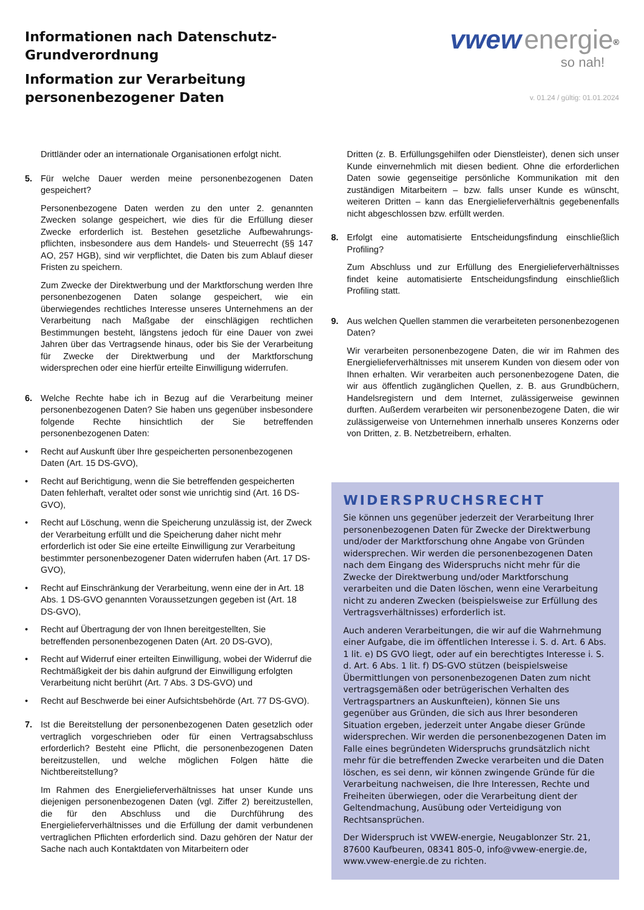Informationen nach Datenschutz-
Grundverordnung
Information zur Verarbeitung
personenbezogener Daten
vwew energie<sup>®</sup>
so nah!
v. 01.24 / gültig: 01.01.2024
Drittländer oder an internationale Organisationen erfolgt nicht.
5. Für welche Dauer werden meine personenbezogenen Daten gespeichert?
Personenbezogene Daten werden zu den unter 2. genannten Zwecken solange gespeichert, wie dies für die Erfüllung dieser Zwecke erforderlich ist. Bestehen gesetzliche Aufbewahrungs-pflichten, insbesondere aus dem Handels- und Steuerrecht (§§ 147 AO, 257 HGB), sind wir verpflichtet, die Daten bis zum Ablauf dieser Fristen zu speichern.
Zum Zwecke der Direktwerbung und der Marktforschung werden Ihre personenbezogenen Daten solange gespeichert, wie ein überwiegendes rechtliches Interesse unseres Unternehmens an der Verarbeitung nach Maßgabe der einschlägigen rechtlichen Bestimmungen besteht, längstens jedoch für eine Dauer von zwei Jahren über das Vertragsende hinaus, oder bis Sie der Verarbeitung für Zwecke der Direktwerbung und der Marktforschung widersprechen oder eine hierfür erteilte Einwilligung widerrufen.
6. Welche Rechte habe ich in Bezug auf die Verarbeitung meiner personenbezogenen Daten? Sie haben uns gegenüber insbesondere folgende Rechte hinsichtlich der Sie betreffenden personenbezogenen Daten:
• Recht auf Auskunft über Ihre gespeicherten personenbezogenen Daten (Art. 15 DS-GVO),
• Recht auf Berichtigung, wenn die Sie betreffenden gespeicherten Daten fehlerhaft, veraltet oder sonst wie unrichtig sind (Art. 16 DS-GVO),
• Recht auf Löschung, wenn die Speicherung unzulässig ist, der Zweck der Verarbeitung erfüllt und die Speicherung daher nicht mehr erforderlich ist oder Sie eine erteilte Einwilligung zur Verarbeitung bestimmter personenbezogener Daten widerrufen haben (Art. 17 DS-GVO),
• Recht auf Einschränkung der Verarbeitung, wenn eine der in Art. 18 Abs. 1 DS-GVO genannten Voraussetzungen gegeben ist (Art. 18 DS-GVO),
• Recht auf Übertragung der von Ihnen bereitgestellten, Sie betreffenden personenbezogenen Daten (Art. 20 DS-GVO),
• Recht auf Widerruf einer erteilten Einwilligung, wobei der Widerruf die Rechtmäßigkeit der bis dahin aufgrund der Einwilligung erfolgten Verarbeitung nicht berührt (Art. 7 Abs. 3 DS-GVO) und
• Recht auf Beschwerde bei einer Aufsichtsbehörde (Art. 77 DS-GVO).
7. Ist die Bereitstellung der personenbezogenen Daten gesetzlich oder vertraglich vorgeschrieben oder für einen Vertragsabschluss erforderlich? Besteht eine Pflicht, die personenbezogenen Daten bereitzustellen, und welche möglichen Folgen hätte die Nichtbereitstellung?
Im Rahmen des Energielieferverhältnisses hat unser Kunde uns diejenigen personenbezogenen Daten (vgl. Ziffer 2) bereitzustellen, die für den Abschluss und die Durchführung des Energielieferverhältnisses und die Erfüllung der damit verbundenen vertraglichen Pflichten erforderlich sind. Dazu gehören der Natur der Sache nach auch Kontaktdaten von Mitarbeitern oder
Dritten (z. B. Erfüllungsgehilfen oder Dienstleister), denen sich unser Kunde einvernehmlich mit diesen bedient. Ohne die erforderlichen Daten sowie gegenseitige persönliche Kommunikation mit den zuständigen Mitarbeitern – bzw. falls unser Kunde es wünscht, weiteren Dritten – kann das Energielieferverhältnis gegebenenfalls nicht abgeschlossen bzw. erfüllt werden.
8. Erfolgt eine automatisierte Entscheidungsfindung einschließlich Profiling?
Zum Abschluss und zur Erfüllung des Energielieferverhältnisses findet keine automatisierte Entscheidungsfindung einschließlich Profiling statt.
9. Aus welchen Quellen stammen die verarbeiteten personenbezogenen Daten?
Wir verarbeiten personenbezogene Daten, die wir im Rahmen des Energielieferverhältnisses mit unserem Kunden von diesem oder von Ihnen erhalten. Wir verarbeiten auch personenbezogene Daten, die wir aus öffentlich zugänglichen Quellen, z. B. aus Grundbüchern, Handelsregistern und dem Internet, zulässigerweise gewinnen durften. Außerdem verarbeiten wir personenbezogene Daten, die wir zulässigerweise von Unternehmen innerhalb unseres Konzerns oder von Dritten, z. B. Netzbetreibern, erhalten.
WIDERSPRUCHSRECHT
Sie können uns gegenüber jederzeit der Verarbeitung Ihrer personenbezogenen Daten für Zwecke der Direktwerbung und/oder der Marktforschung ohne Angabe von Gründen widersprechen. Wir werden die personenbezogenen Daten nach dem Eingang des Widerspruchs nicht mehr für die Zwecke der Direktwerbung und/oder Marktforschung verarbeiten und die Daten löschen, wenn eine Verarbeitung nicht zu anderen Zwecken (beispielsweise zur Erfüllung des Vertragsverhältnisses) erforderlich ist.
Auch anderen Verarbeitungen, die wir auf die Wahrnehmung einer Aufgabe, die im öffentlichen Interesse i. S. d. Art. 6 Abs. 1 lit. e) DS GVO liegt, oder auf ein berechtigtes Interesse i. S. d. Art. 6 Abs. 1 lit. f) DS-GVO stützen (beispielsweise Übermittlungen von personenbezogenen Daten zum nicht vertragsgemäßen oder betrügerischen Verhalten des Vertragspartners an Auskunfteien), können Sie uns gegenüber aus Gründen, die sich aus Ihrer besonderen Situation ergeben, jederzeit unter Angabe dieser Gründe widersprechen. Wir werden die personenbezogenen Daten im Falle eines begründeten Widerspruchs grundsätzlich nicht mehr für die betreffenden Zwecke verarbeiten und die Daten löschen, es sei denn, wir können zwingende Gründe für die Verarbeitung nachweisen, die Ihre Interessen, Rechte und Freiheiten überwiegen, oder die Verarbeitung dient der Geltendmachung, Ausübung oder Verteidigung von Rechtsansprüchen.
Der Widerspruch ist VWEW-energie, Neugablonzer Str. 21, 87600 Kaufbeuren, 08341 805-0, info@vwew-energie.de, www.vwew-energie.de zu richten.